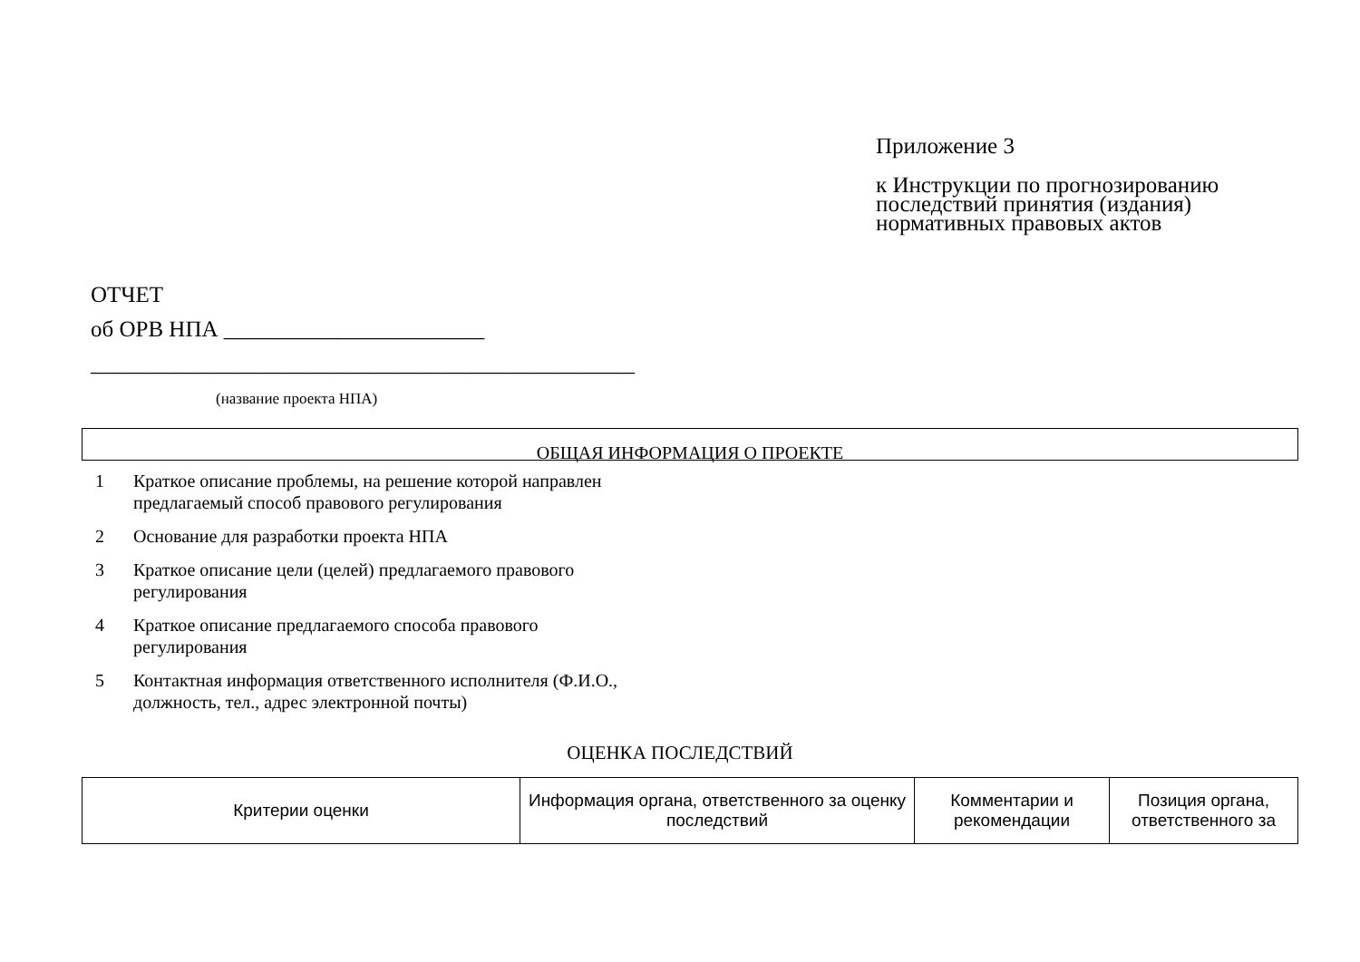Приложение 3
к Инструкции по прогнозированию
последствий принятия (издания)
нормативных правовых актов
ОТЧЕТ
об ОРВ НПА _______________________
________________________________________________
(название проекта НПА)
ОБЩАЯ ИНФОРМАЦИЯ О ПРОЕКТЕ
1 Краткое описание проблемы, на решение которой направлен предлагаемый способ правового регулирования
2 Основание для разработки проекта НПА
3 Краткое описание цели (целей) предлагаемого правового регулирования
4 Краткое описание предлагаемого способа правового регулирования
5 Контактная информация ответственного исполнителя (Ф.И.О., должность, тел., адрес электронной почты)
ОЦЕНКА ПОСЛЕДСТВИЙ
| Критерии оценки | Информация органа, ответственного за оценку последствий | Комментарии и рекомендации | Позиция органа, ответственного за |
| --- | --- | --- | --- |